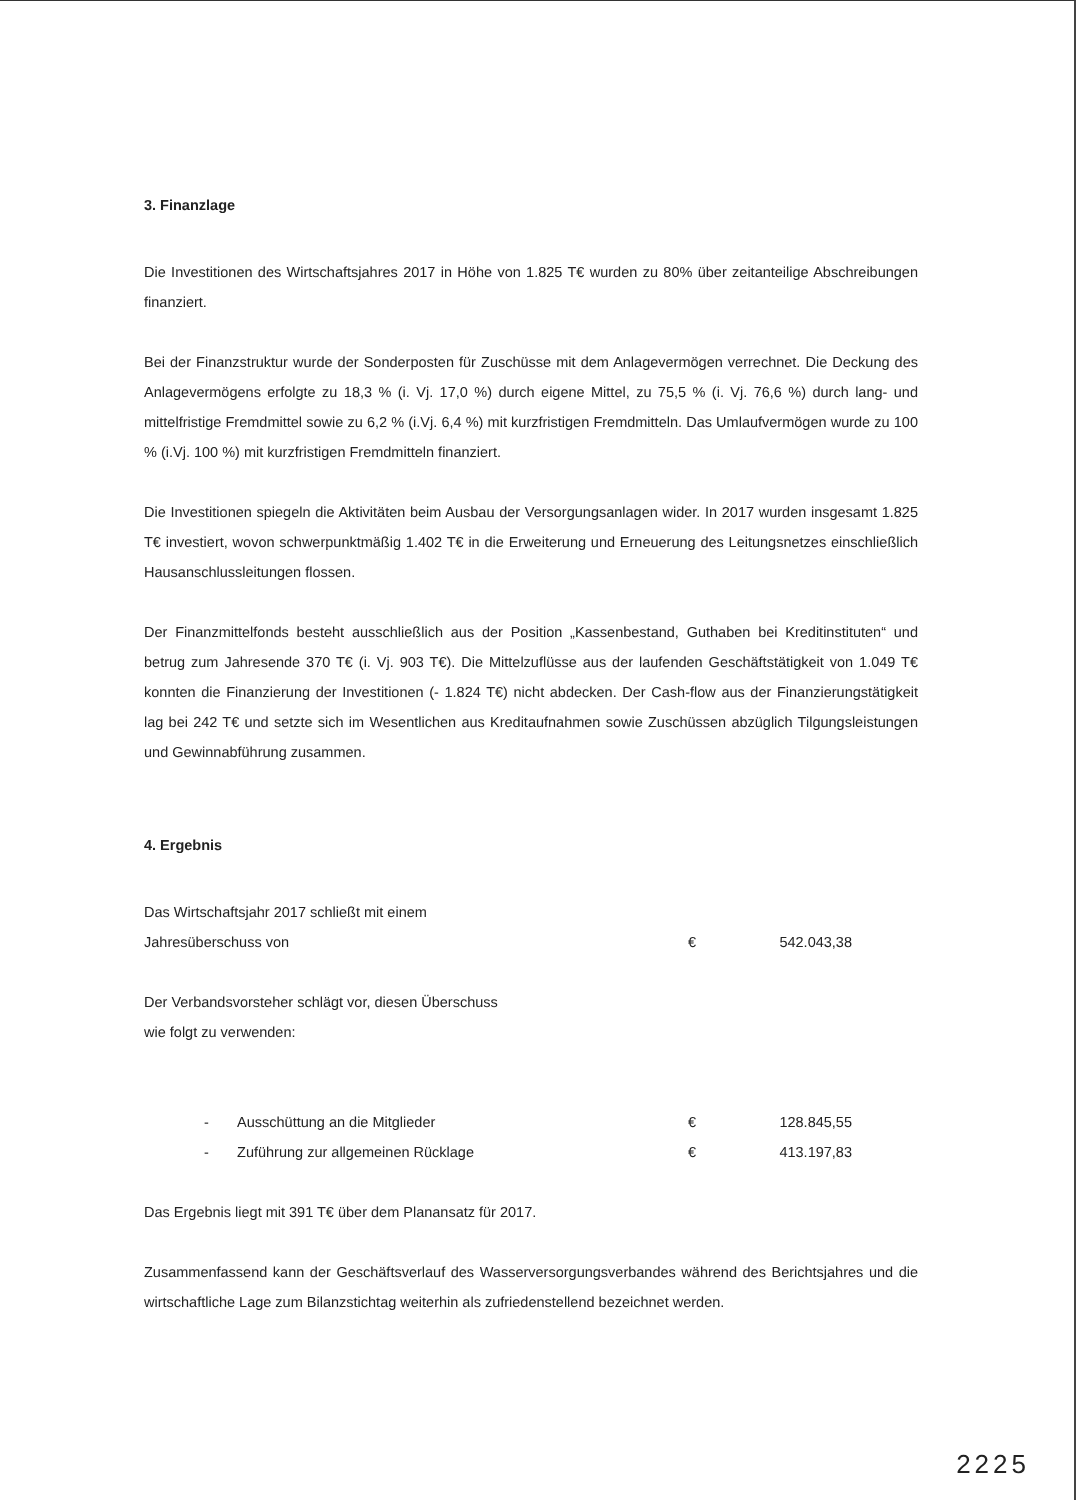3. Finanzlage
Die Investitionen des Wirtschaftsjahres 2017 in Höhe von 1.825 T€ wurden zu 80% über zeitanteilige Abschreibungen finanziert.
Bei der Finanzstruktur wurde der Sonderposten für Zuschüsse mit dem Anlagevermögen verrechnet. Die Deckung des Anlagevermögens erfolgte zu 18,3 % (i. Vj. 17,0 %) durch eigene Mittel, zu 75,5 % (i. Vj. 76,6 %) durch lang- und mittelfristige Fremdmittel sowie zu 6,2 % (i.Vj. 6,4 %) mit kurzfristigen Fremdmitteln. Das Umlaufvermögen wurde zu 100 % (i.Vj. 100 %) mit kurzfristigen Fremdmitteln finanziert.
Die Investitionen spiegeln die Aktivitäten beim Ausbau der Versorgungsanlagen wider. In 2017 wurden insgesamt 1.825 T€ investiert, wovon schwerpunktmäßig 1.402 T€ in die Erweiterung und Erneuerung des Leitungsnetzes einschließlich Hausanschlussleitungen flossen.
Der Finanzmittelfonds besteht ausschließlich aus der Position „Kassenbestand, Guthaben bei Kreditinstituten“ und betrug zum Jahresende 370 T€ (i. Vj. 903 T€). Die Mittelzuflüsse aus der laufenden Geschäftstätigkeit von 1.049 T€ konnten die Finanzierung der Investitionen (- 1.824 T€) nicht abdecken. Der Cash-flow aus der Finanzierungstätigkeit lag bei 242 T€ und setzte sich im Wesentlichen aus Kreditaufnahmen sowie Zuschüssen abzüglich Tilgungsleistungen und Gewinnabführung zusammen.
4. Ergebnis
Das Wirtschaftsjahr 2017 schließt mit einem
Jahresüberschuss von € 542.043,38
Der Verbandsvorsteher schlägt vor, diesen Überschuss
wie folgt zu verwenden:
- Ausschüttung an die Mitglieder € 128.845,55
- Zuführung zur allgemeinen Rücklage € 413.197,83
Das Ergebnis liegt mit 391 T€ über dem Planansatz für 2017.
Zusammenfassend kann der Geschäftsverlauf des Wasserversorgungsverbandes während des Berichtsjahres und die wirtschaftliche Lage zum Bilanzstichtag weiterhin als zufriedenstellend bezeichnet werden.
2225